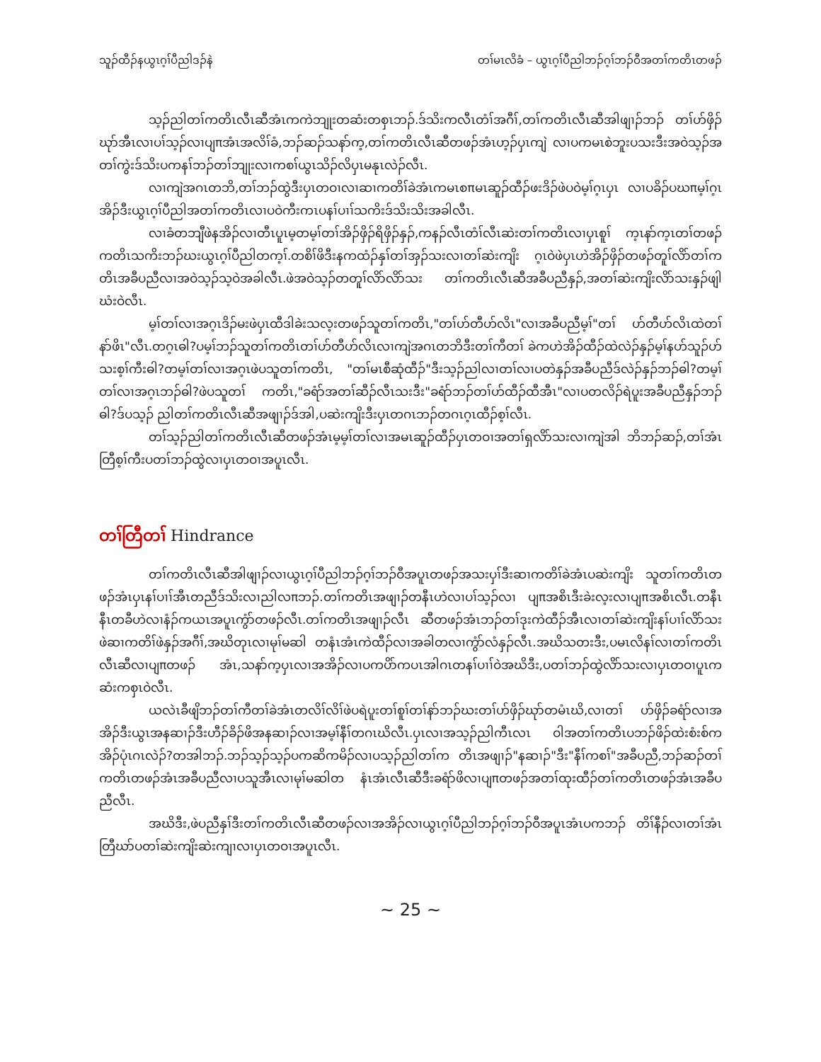သူၣ်ထီၣ်နယွၤဂ့ၢ်ပီညါဒၣ်နဲ တၢ်မၤလိခံ – ယွၤဂ့ၢ်ပီညါဘၣ်ဂ့ၢ်ဘၣ်ဝီအတၢ်ကတိၤတဖၣ်
သ့ၣ်ညါတၢ်ကတိၤလီၤဆီအံၤကကဲဘျုးတဆံးတစှၤဘၣ်.ဒ်သိးကလီၤတံၢ်အဂီၢ်,တၢ်ကတိၤလီၤဆီအါဖျၢၣ်ဘၣ် တၢ်ဟ်ဖှိၣ်ဃုာ်အီၤလၢပၢ်သ့ၣ်လၢပျπအံၤအလိၢ်ခံ,ဘၣ်ဆၣ်သနာ်က့,တၢ်ကတိၤလီၤဆီတဖၣ်အံၤဟ့ၣ်ပှၤကျဲ လၢပကမၤစဲဘူးပသးဒီးအဝဲသ့ၣ်အတၢ်ကွဲးဒ်သိးပကနၢ်ဘၣ်တၢ်ဘျုးလၢကစၢ်ယွၤသိၣ်လိပှၤမနုၤလဲၣ်လီၤ.
လၢကျဲအဂၤတဘိ,တၢ်ဘၣ်ထွဲဒီးပှၤတဝၢလၢဆၢကတိၢ်ခဲအံၤကမၤစπမၤဆူၣ်ထီၣ်ဖးဒိၣ်ဖဲပဝဲမ့ၢ်ဂ့ၤပှၤ လၢပခိၣ်ပဃπမ့ၢ်ဂ့ၤအိၣ်ဒီးယွၤဂ့ၢ်ပီညါအတၢ်ကတိၤလၢပဝဲကီးကၤပနၢ်ပၢၢ်သကိးဒ်သိးသိးအခါလီၤ.
လၢခံတဘျီဖဲနအိၣ်လၢတီၤပူၤမ့တမ့ၢ်တၢ်အိၣ်ဖှိၣ်ရိဖှိၣ်နှၣ်,ကနၣ်လီၤတံၢ်လီၤဆဲးတၢ်ကတိၤလၢပှၤစူၢ် က့ၤနာ်က့ၤတၢ်တဖၣ်ကတိၤသကိးဘၣ်ဃးယွၤဂ့ၢ်ပီညါတက့ၢ်.တစိၢ်ဖိဒီးနကထံၣ်နှၢ်တၢ်အှၣ်သးလၢတၢ်ဆဲးကျိး ဂ့ၤဝဲဖဲပှၤဟဲအိၣ်ဖှိၣ်တဖၣ်တူၢ်လိာ်တၢ်ကတိၤအခီပညီလၢအဝဲသ့ၣ်သ့ဝဲအခါလီၤ.ဖဲအဝဲသ့ၣ်တတူၢ်လိာ်လိာ်သး တၢ်ကတိၤလီၤဆီအခီပညီနှၣ်,အတၢ်ဆဲးကျိးလိာ်သးနှၣ်ဖျါဃံးဝဲလီၤ.
မ့ၢ်တၢ်လၢအဂ့ၤဒိၣ်မးဖဲပှၤထီဒါခဲးသလ့းတဖၣ်သူတၢ်ကတိၤ,"တၢ်ဟ်တီဟ်လိၤ"လၢအခီပညီမ့ၢ်"တၢ် ဟ်တီဟ်လိၤထဲတၢ်နာ်ဖိၤ"လီၤ.တဂ့ၤဓါ?ပမ့ၢ်ဘၣ်သူတၢ်ကတိၤတၢ်ဟ်တီဟ်လိၤလၢကျဲအဂၤတဘိဒီးတၢ်ကီတၢ် ခဲကဟဲအိၣ်ထီၣ်ထဲလဲၣ်နှၣ်မ့ၢ်နဟ်သူၣ်ဟ်သးစ့ၢ်ကီးဓါ?တမ့ၢ်တၢ်လၢအဂ့ၤဖဲပသူတၢ်ကတိၤ, "တၢ်မၤစီဆုံထီၣ်"ဒီးသ့ၣ်ညါလၢတၢ်လၢပတဲနှၣ်အခီပညီဒ်လဲၣ်နှၣ်ဘၣ်ဓါ?တမ့ၢ်တၢ်လၢအဂ့ၤဘၣ်ဓါ?ဖဲပသူတၢ် ကတိၤ,"ခရံာ်အတၢ်ဆီၣ်လီၤသးဒီး"ခရံာ်ဘၣ်တၢ်ဟ်ထီၣ်ထီအီၤ"လၢပတလိၣ်ရဲပူးအခီပညီနှၣ်ဘၣ်ဓါ?ဒ်ပသ့ၣ် ညါတၢ်ကတိၤလီၤဆီအဖျၢၣ်ဒ်အါ,ပဆဲးကျိးဒီးပှၤတဂၤဘၣ်တဂၤဂ့ၤထီၣ်စ့ၢ်လီၤ.
တၢ်သ့ၣ်ညါတၢ်ကတိၤလီၤဆီတဖၣ်အံၤမ့မ့ၢ်တၢ်လၢအမၤဆူၣ်ထီၣ်ပှၤတဝၢအတၢ်ရှလိာ်သးလၢကျဲအါ ဘိဘၣ်ဆၣ်,တၢ်အံၤတြီစ့ၢ်ကီးပတၢ်ဘၣ်ထွဲလၢပှၤတဝၢအပူၤလီၤ.
တၢ်တြီတၢ် Hindrance
တၢ်ကတိၤလီၤဆီအါဖျၢၣ်လၢယွၤဂ့ၢ်ပီညါဘၣ်ဂ့ၢ်ဘၣ်ဝီအပူၤတဖၣ်အသးပှၢ်ဒီးဆၢကတိၢ်ခဲအံၤပဆဲးကျိး သူတၢ်ကတိၤတဖၣ်အံၤပှၤနၢ်ပၢၢ်အီၤတညီဒ်သိးလၢညါလπဘၣ်.တၢ်ကတိၤအဖျၢၣ်တနီၤဟဲလၢပၢ်သ့ၣ်လၢ ပျπအစိၤဒီးခဲးလ့းလၢပျπအစိၤလီၤ.တနီၤနီၤတခီဟဲလၢနံၣ်ကယၤအပူၤကွံာ်တဖၣ်လီၤ.တၢ်ကတိၤအဖျၢၣ်လီၤ ဆီတဖၣ်အံၤဘၣ်တၢ်ဒုးကဲထီၣ်အီၤလၢတၢ်ဆဲးကျိးနၢ်ပၢၢ်လိာ်သးဖဲဆၢကတိၢ်ဖဲနှၣ်အဂီၢ်,အဃိတုၤလၢမုၢ်မဆါ တနံၤအံၤကဲထီၣ်လၢအခါတလၢကွံာ်လံနှၣ်လီၤ.အဃိသတးဒီး,ပမၤလိနၢ်လၢတၢ်ကတိၤလီၤဆီလၢပျπတဖၣ် အံၤ,သနာ်က့ပှၤလၢအအိၣ်လၢပကပိာ်ကပၤအါဂၤတနၢ်ပၢၢ်ဝဲအဃိဒီး,ပတၢ်ဘၣ်ထွဲလိာ်သးလၢပှၤတဝၢပူၤက ဆံးကစှၤဝဲလီၤ.
ယလဲၤခီဖျိဘၣ်တၢ်ကီတၢ်ခဲအံၤတလိၢ်လိၢ်ဖဲပရဲပူးတၢ်စူၢ်တၢ်နာ်ဘၣ်ဃးတၢ်ဟ်ဖှိၣ်ဃုာ်တမံၤဃိ,လၢတၢ် ဟ်ဖှိၣ်ခရံာ်လၢအအိၣ်ဒီးယွၤအနဆၢၣ်ဒီးဟီၣ်ခိၣ်ဖိအနဆၢၣ်လၢအမ့ၢ်နီၢ်တဂၤဃိလီၤ.ပှၤလၢအသ့ၣ်ညါကီၤလၤ ဝါအတၢ်ကတိၤပဘၣ်ဖိၣ်ထဲးစံးစ်ကအိၣ်ပုံၤဂၤလဲၣ်?တအါဘၣ်.ဘၣ်သ့ၣ်သ့ၣ်ပကဆိကမိၣ်လၢပသ့ၣ်ညါတၢ်က တိၤအဖျၢၣ်"နဆၢၣ်"ဒီး"နီၢ်ကစၢ်"အခီပညီ,ဘၣ်ဆၣ်တၢ်ကတိၤတဖၣ်အံၤအခီပညီလၢပသူအီၤလၢမုၢ်မဆါတ နံၤအံၤလီၤဆီဒီးခရံာ်ဖိလၢပျπတဖၣ်အတၢ်ထုးထီၣ်တၢ်ကတိၤတဖၣ်အံၤအခီပညီလီၤ.
အဃိဒီး,ဖဲပညီနှၢ်ဒီးတၢ်ကတိၤလီၤဆီတဖၣ်လၢအအိၣ်လၢယွၤဂ့ၢ်ပီညါဘၣ်ဂ့ၢ်ဘၣ်ဝီအပူၤအံၤပကဘၣ် တိၢ်နီၣ်လၢတၢ်အံၤတြီဃာ်ပတၢ်ဆဲးကျိးဆဲးကျၢလၢပှၤတဝၢအပူၤလီၤ.
~ 25 ~